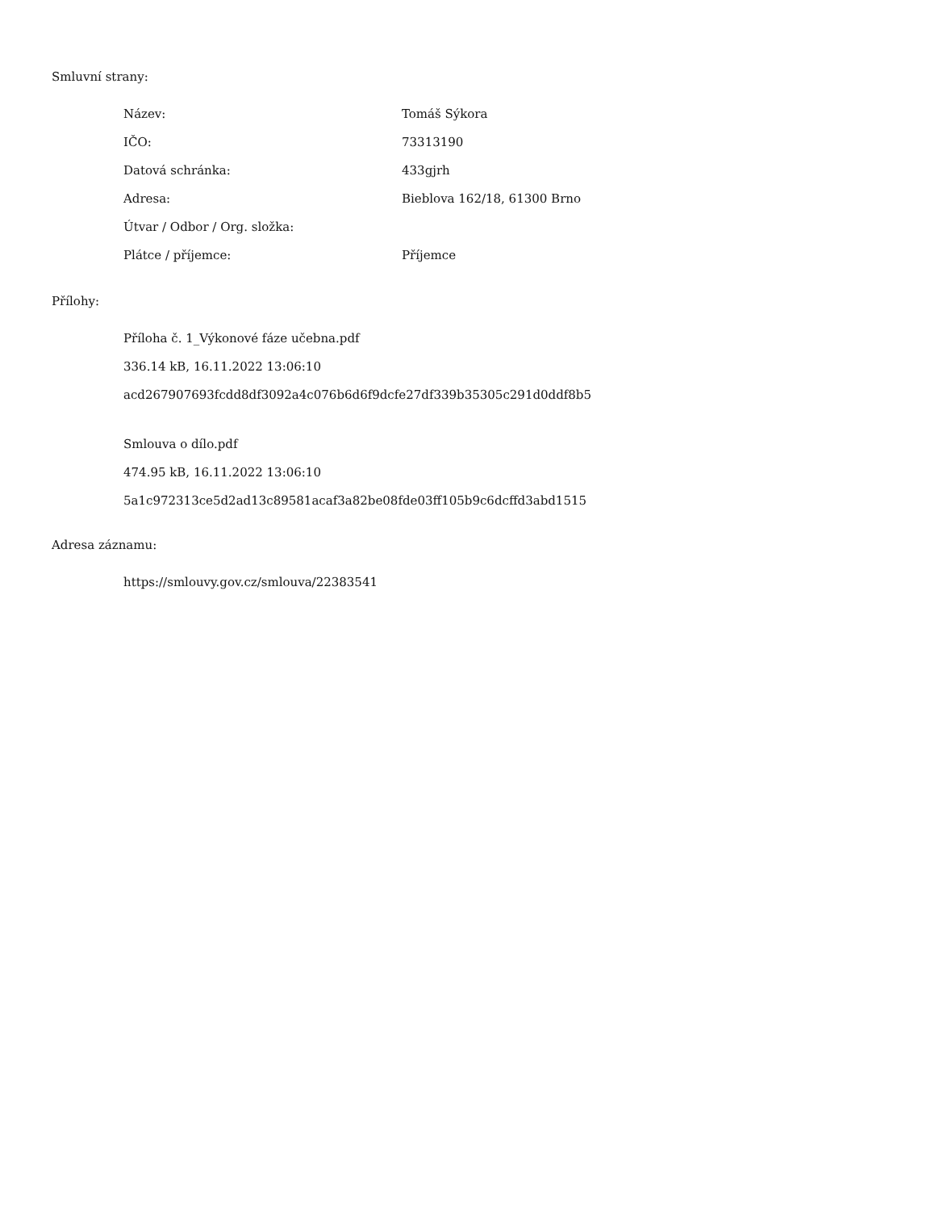Smluvní strany:
| Název: | Tomáš Sýkora |
| IČO: | 73313190 |
| Datová schránka: | 433gjrh |
| Adresa: | Bieblova 162/18, 61300 Brno |
| Útvar / Odbor / Org. složka: | |
| Plátce / příjemce: | Příjemce |
Přílohy:
Příloha č. 1_Výkonové fáze učebna.pdf
336.14 kB, 16.11.2022 13:06:10
acd267907693fcdd8df3092a4c076b6d6f9dcfe27df339b35305c291d0ddf8b5
Smlouva o dílo.pdf
474.95 kB, 16.11.2022 13:06:10
5a1c972313ce5d2ad13c89581acaf3a82be08fde03ff105b9c6dcffd3abd1515
Adresa záznamu:
https://smlouvy.gov.cz/smlouva/22383541